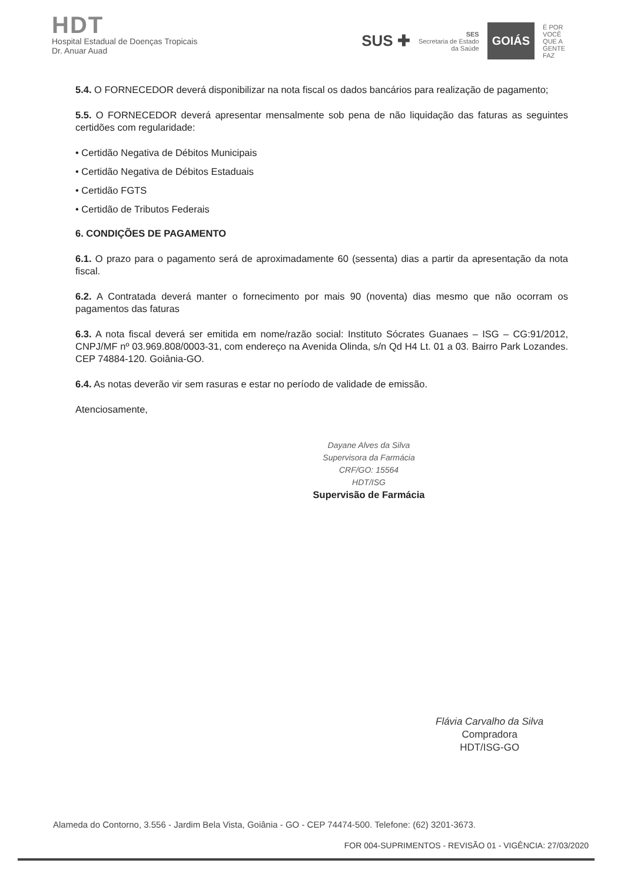HDT
Hospital Estadual de Doenças Tropicais
Dr. Anuar Auad
SUS ✚ SES
Secretaria de Estado
da Saúde GOIÁS É POR
VOCÊ
QUE A
GENTE
FAZ
5.4. O FORNECEDOR deverá disponibilizar na nota fiscal os dados bancários para realização de pagamento;
5.5. O FORNECEDOR deverá apresentar mensalmente sob pena de não liquidação das faturas as seguintes certidões com regularidade:
• Certidão Negativa de Débitos Municipais
• Certidão Negativa de Débitos Estaduais
• Certidão FGTS
• Certidão de Tributos Federais
6. CONDIÇÕES DE PAGAMENTO
6.1. O prazo para o pagamento será de aproximadamente 60 (sessenta) dias a partir da apresentação da nota fiscal.
6.2. A Contratada deverá manter o fornecimento por mais 90 (noventa) dias mesmo que não ocorram os pagamentos das faturas
6.3. A nota fiscal deverá ser emitida em nome/razão social: Instituto Sócrates Guanaes – ISG – CG:91/2012, CNPJ/MF nº 03.969.808/0003-31, com endereço na Avenida Olinda, s/n Qd H4 Lt. 01 a 03. Bairro Park Lozandes. CEP 74884-120. Goiânia-GO.
6.4. As notas deverão vir sem rasuras e estar no período de validade de emissão.
Atenciosamente,
Dayane Alves da Silva
Supervisora da Farmácia
CRF/GO: 15564
HDT/ISG
Supervisão de Farmácia
Flávia Carvalho da Silva
Compradora
HDT/ISG-GO
Alameda do Contorno, 3.556 - Jardim Bela Vista, Goiânia - GO - CEP 74474-500. Telefone: (62) 3201-3673.
FOR 004-SUPRIMENTOS - REVISÃO 01 - VIGÊNCIA: 27/03/2020